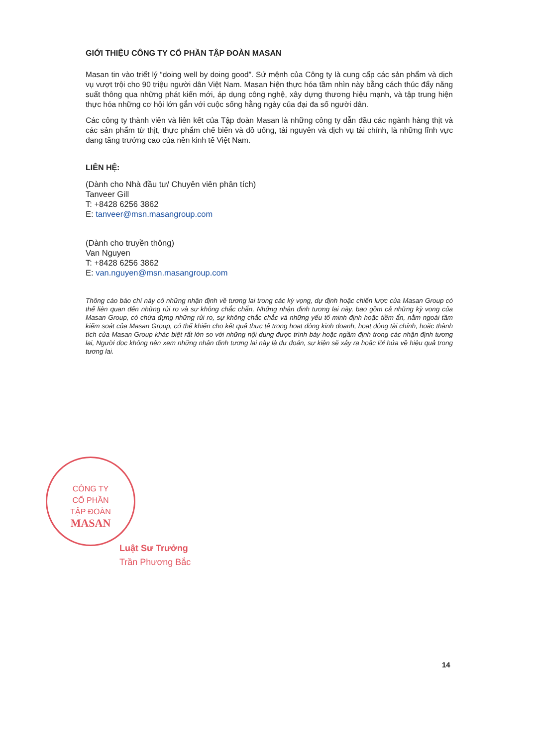GIỚI THIỆU CÔNG TY CỔ PHẦN TẬP ĐOÀN MASAN
Masan tin vào triết lý “doing well by doing good”. Sứ mệnh của Công ty là cung cấp các sản phẩm và dịch vụ vượt trội cho 90 triệu người dân Việt Nam. Masan hiện thực hóa tầm nhìn này bằng cách thúc đẩy năng suất thông qua những phát kiến mới, áp dụng công nghệ, xây dựng thương hiệu mạnh, và tập trung hiện thực hóa những cơ hội lớn gắn với cuộc sống hằng ngày của đại đa số người dân.
Các công ty thành viên và liên kết của Tập đoàn Masan là những công ty dẫn đầu các ngành hàng thịt và các sản phẩm từ thịt, thực phẩm chế biến và đồ uống, tài nguyên và dịch vụ tài chính, là những lĩnh vực đang tăng trưởng cao của nền kinh tế Việt Nam.
LIÊN HỆ:
(Dành cho Nhà đầu tư/ Chuyên viên phân tích)
Tanveer Gill
T: +8428 6256 3862
E: tanveer@msn.masangroup.com
(Dành cho truyền thông)
Van Nguyen
T: +8428 6256 3862
E: van.nguyen@msn.masangroup.com
Thông cáo báo chí này có những nhận định về tương lai trong các kỳ vọng, dự định hoặc chiến lược của Masan Group có thể liên quan đến những rủi ro và sự không chắc chắn, Những nhận định tương lai này, bao gồm cả những kỳ vọng của Masan Group, có chứa đựng những rủi ro, sự không chắc chắc và những yếu tố minh định hoặc tiềm ẩn, nằm ngoài tầm kiểm soát của Masan Group, có thể khiến cho kết quả thực tế trong hoạt động kinh doanh, hoạt động tài chính, hoặc thành tích của Masan Group khác biệt rất lớn so với những nội dung được trình bày hoặc ngầm định trong các nhận định tương lai, Người đọc không nên xem những nhận định tương lai này là dự đoán, sự kiện sẽ xảy ra hoặc lời hứa về hiệu quả trong tương lai.
CÔNG TY
CỔ PHẦN
TẬP ĐOÀN
MASAN
Luật Sư Trưởng
Trần Phương Bắc
14